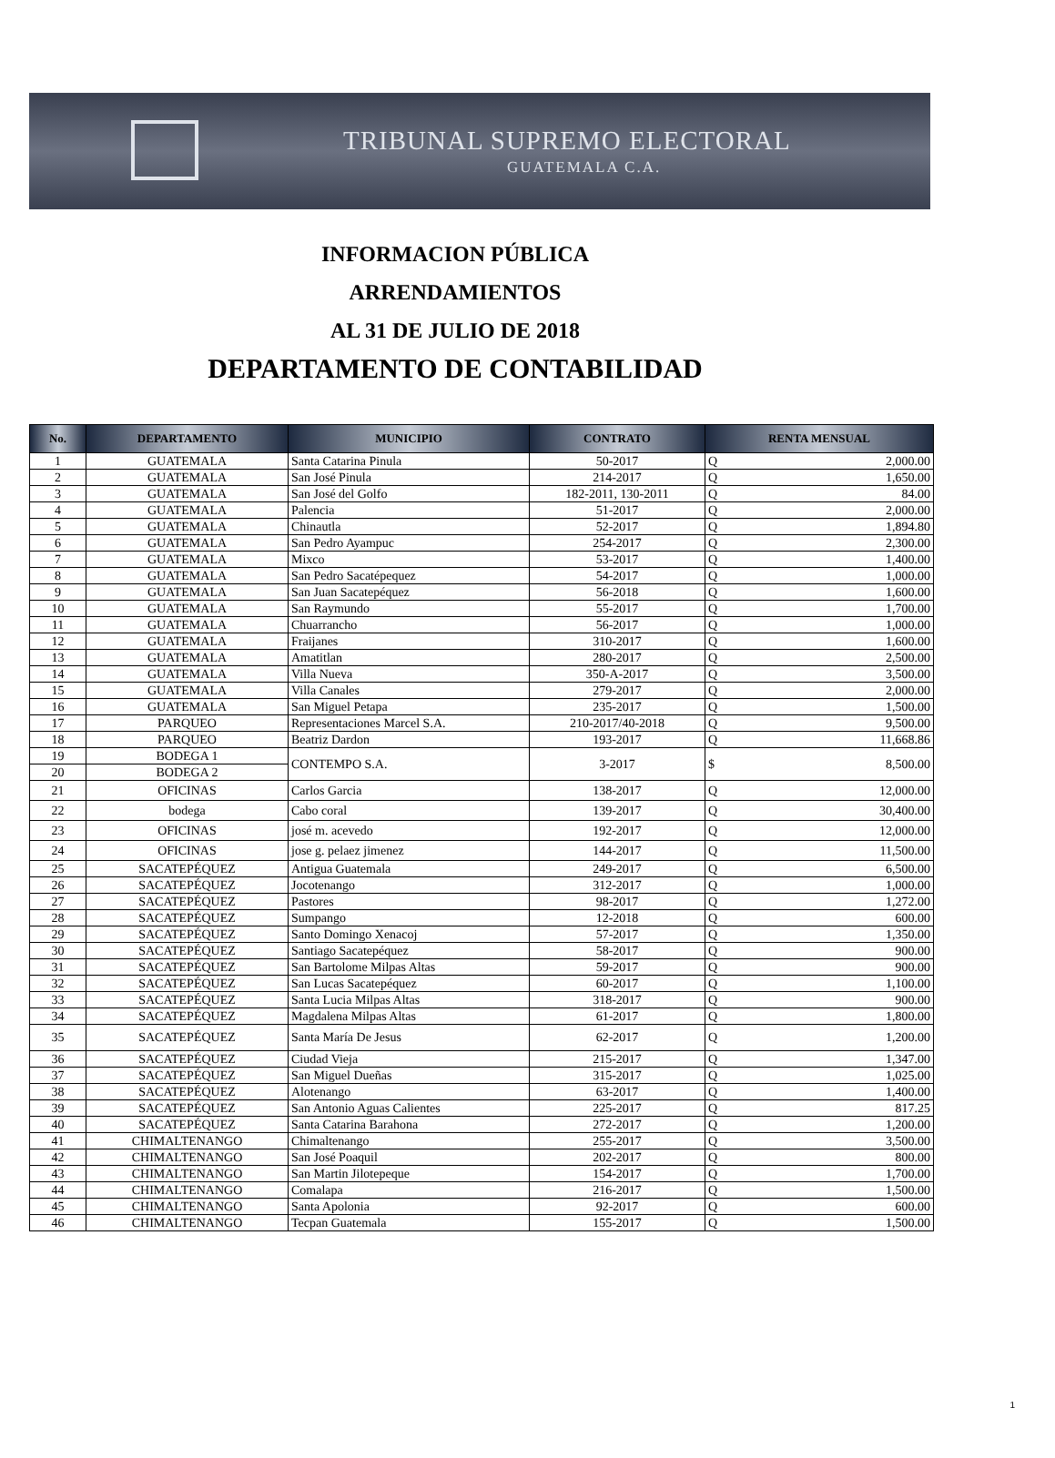TRIBUNAL SUPREMO ELECTORAL
GUATEMALA C.A.
INFORMACION PÚBLICA
ARRENDAMIENTOS
AL 31 DE JULIO DE 2018
DEPARTAMENTO DE CONTABILIDAD
| No. | DEPARTAMENTO | MUNICIPIO | CONTRATO | RENTA MENSUAL | |
| --- | --- | --- | --- | --- | --- |
| 1 | GUATEMALA | Santa Catarina Pinula | 50-2017 | Q | 2,000.00 |
| 2 | GUATEMALA | San José Pinula | 214-2017 | Q | 1,650.00 |
| 3 | GUATEMALA | San José del Golfo | 182-2011, 130-2011 | Q | 84.00 |
| 4 | GUATEMALA | Palencia | 51-2017 | Q | 2,000.00 |
| 5 | GUATEMALA | Chinautla | 52-2017 | Q | 1,894.80 |
| 6 | GUATEMALA | San Pedro Ayampuc | 254-2017 | Q | 2,300.00 |
| 7 | GUATEMALA | Mixco | 53-2017 | Q | 1,400.00 |
| 8 | GUATEMALA | San Pedro Sacatépequez | 54-2017 | Q | 1,000.00 |
| 9 | GUATEMALA | San Juan Sacatepéquez | 56-2018 | Q | 1,600.00 |
| 10 | GUATEMALA | San Raymundo | 55-2017 | Q | 1,700.00 |
| 11 | GUATEMALA | Chuarrancho | 56-2017 | Q | 1,000.00 |
| 12 | GUATEMALA | Fraijanes | 310-2017 | Q | 1,600.00 |
| 13 | GUATEMALA | Amatitlan | 280-2017 | Q | 2,500.00 |
| 14 | GUATEMALA | Villa Nueva | 350-A-2017 | Q | 3,500.00 |
| 15 | GUATEMALA | Villa Canales | 279-2017 | Q | 2,000.00 |
| 16 | GUATEMALA | San Miguel Petapa | 235-2017 | Q | 1,500.00 |
| 17 | PARQUEO | Representaciones Marcel S.A. | 210-2017/40-2018 | Q | 9,500.00 |
| 18 | PARQUEO | Beatriz Dardon | 193-2017 | Q | 11,668.86 |
| 19 | BODEGA 1 | CONTEMPO S.A. | 3-2017 | $ | 8,500.00 |
| 20 | BODEGA 2 | | | | |
| 21 | OFICINAS | Carlos Garcia | 138-2017 | Q | 12,000.00 |
| 22 | bodega | Cabo coral | 139-2017 | Q | 30,400.00 |
| 23 | OFICINAS | josé m. acevedo | 192-2017 | Q | 12,000.00 |
| 24 | OFICINAS | jose g. pelaez jimenez | 144-2017 | Q | 11,500.00 |
| 25 | SACATEPÉQUEZ | Antigua Guatemala | 249-2017 | Q | 6,500.00 |
| 26 | SACATEPÉQUEZ | Jocotenango | 312-2017 | Q | 1,000.00 |
| 27 | SACATEPÉQUEZ | Pastores | 98-2017 | Q | 1,272.00 |
| 28 | SACATEPÉQUEZ | Sumpango | 12-2018 | Q | 600.00 |
| 29 | SACATEPÉQUEZ | Santo Domingo Xenacoj | 57-2017 | Q | 1,350.00 |
| 30 | SACATEPÉQUEZ | Santiago Sacatepéquez | 58-2017 | Q | 900.00 |
| 31 | SACATEPÉQUEZ | San Bartolome Milpas Altas | 59-2017 | Q | 900.00 |
| 32 | SACATEPÉQUEZ | San Lucas Sacatepéquez | 60-2017 | Q | 1,100.00 |
| 33 | SACATEPÉQUEZ | Santa Lucia Milpas Altas | 318-2017 | Q | 900.00 |
| 34 | SACATEPÉQUEZ | Magdalena Milpas Altas | 61-2017 | Q | 1,800.00 |
| 35 | SACATEPÉQUEZ | Santa María De Jesus | 62-2017 | Q | 1,200.00 |
| 36 | SACATEPÉQUEZ | Ciudad Vieja | 215-2017 | Q | 1,347.00 |
| 37 | SACATEPÉQUEZ | San Miguel Dueñas | 315-2017 | Q | 1,025.00 |
| 38 | SACATEPÉQUEZ | Alotenango | 63-2017 | Q | 1,400.00 |
| 39 | SACATEPÉQUEZ | San Antonio Aguas Calientes | 225-2017 | Q | 817.25 |
| 40 | SACATEPÉQUEZ | Santa Catarina Barahona | 272-2017 | Q | 1,200.00 |
| 41 | CHIMALTENANGO | Chimaltenango | 255-2017 | Q | 3,500.00 |
| 42 | CHIMALTENANGO | San José Poaquil | 202-2017 | Q | 800.00 |
| 43 | CHIMALTENANGO | San Martin Jilotepeque | 154-2017 | Q | 1,700.00 |
| 44 | CHIMALTENANGO | Comalapa | 216-2017 | Q | 1,500.00 |
| 45 | CHIMALTENANGO | Santa Apolonia | 92-2017 | Q | 600.00 |
| 46 | CHIMALTENANGO | Tecpan Guatemala | 155-2017 | Q | 1,500.00 |
1